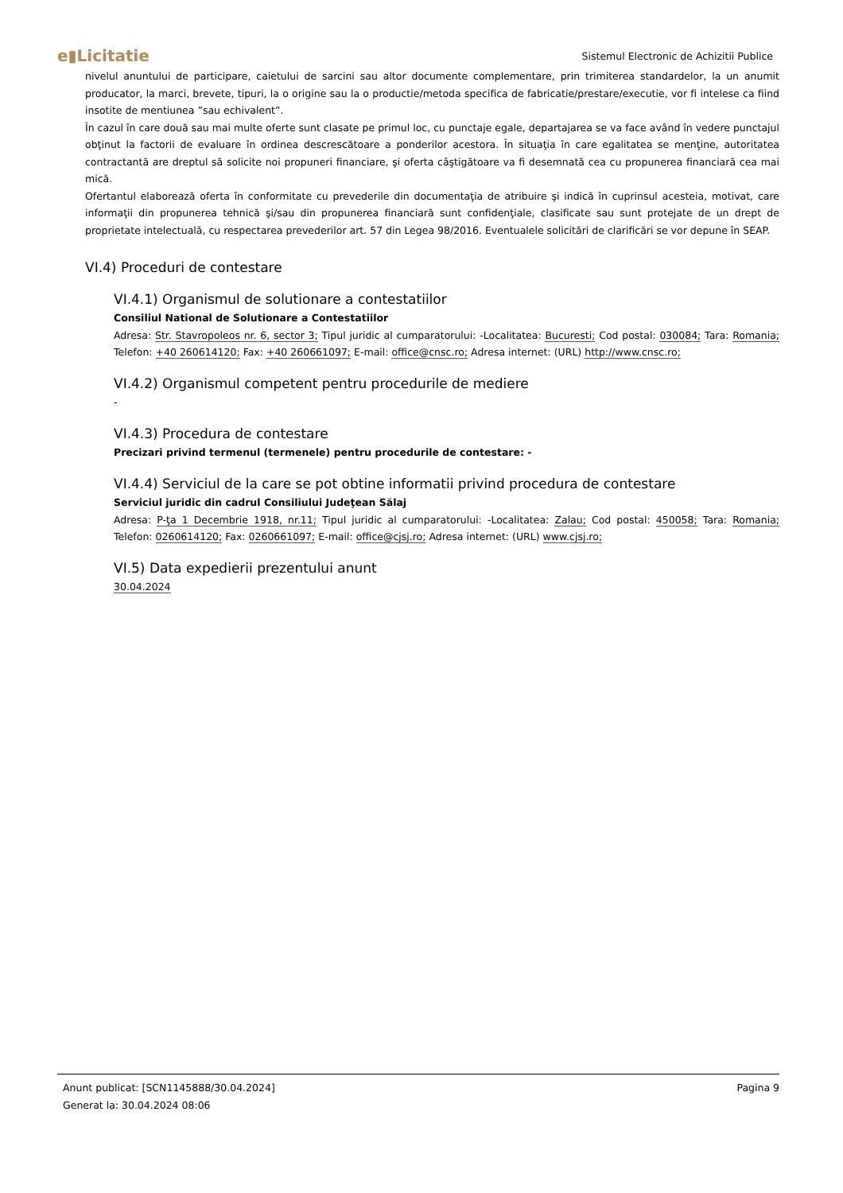e▮Licitatie Sistemul Electronic de Achizitii Publice
nivelul anuntului de participare, caietului de sarcini sau altor documente complementare, prin trimiterea standardelor, la un anumit producator, la marci, brevete, tipuri, la o origine sau la o productie/metoda specifica de fabricatie/prestare/executie, vor fi intelese ca fiind insotite de mentiunea ”sau echivalent”.
În cazul în care două sau mai multe oferte sunt clasate pe primul loc, cu punctaje egale, departajarea se va face având în vedere punctajul obţinut la factorii de evaluare în ordinea descrescătoare a ponderilor acestora. În situaţia în care egalitatea se menţine, autoritatea contractantă are dreptul să solicite noi propuneri financiare, şi oferta câştigătoare va fi desemnată cea cu propunerea financiară cea mai mică.
Ofertantul elaborează oferta în conformitate cu prevederile din documentaţia de atribuire şi indică în cuprinsul acesteia, motivat, care informaţii din propunerea tehnică şi/sau din propunerea financiară sunt confidenţiale, clasificate sau sunt protejate de un drept de proprietate intelectuală, cu respectarea prevederilor art. 57 din Legea 98/2016. Eventualele solicitări de clarificări se vor depune în SEAP.
VI.4) Proceduri de contestare
VI.4.1) Organismul de solutionare a contestatiilor
Consiliul National de Solutionare a Contestatiilor
Adresa: Str. Stavropoleos nr. 6, sector 3; Tipul juridic al cumparatorului: -Localitatea: Bucuresti; Cod postal: 030084; Tara: Romania; Telefon: +40 260614120; Fax: +40 260661097; E-mail: office@cnsc.ro; Adresa internet: (URL) http://www.cnsc.ro;
VI.4.2) Organismul competent pentru procedurile de mediere
-
VI.4.3) Procedura de contestare
Precizari privind termenul (termenele) pentru procedurile de contestare: -
VI.4.4) Serviciul de la care se pot obtine informatii privind procedura de contestare
Serviciul juridic din cadrul Consiliului Judeţean Sălaj
Adresa: P-ţa 1 Decembrie 1918, nr.11; Tipul juridic al cumparatorului: -Localitatea: Zalau; Cod postal: 450058; Tara: Romania; Telefon: 0260614120; Fax: 0260661097; E-mail: office@cjsj.ro; Adresa internet: (URL) www.cjsj.ro;
VI.5) Data expedierii prezentului anunt
30.04.2024
Pagina 9 Anunt publicat: [SCN1145888/30.04.2024]
Generat la: 30.04.2024 08:06